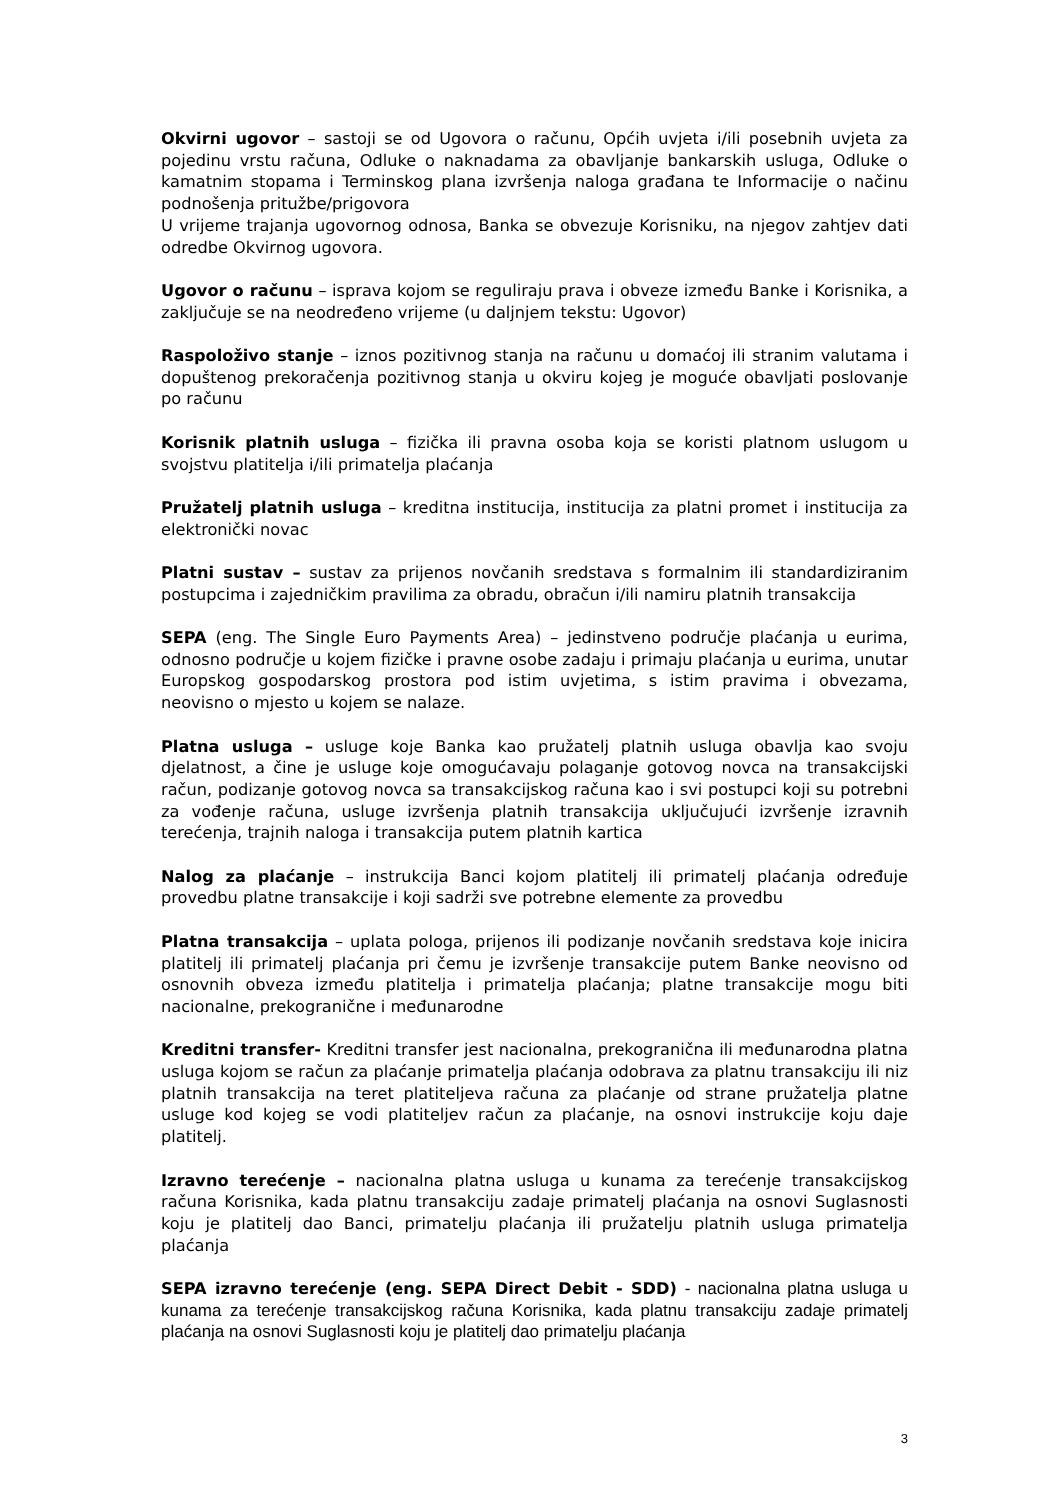Okvirni ugovor – sastoji se od Ugovora o računu, Općih uvjeta i/ili posebnih uvjeta za pojedinu vrstu računa, Odluke o naknadama za obavljanje bankarskih usluga, Odluke o kamatnim stopama i Terminskog plana izvršenja naloga građana te Informacije o načinu podnošenja pritužbe/prigovora
U vrijeme trajanja ugovornog odnosa, Banka se obvezuje Korisniku, na njegov zahtjev dati odredbe Okvirnog ugovora.
Ugovor o računu – isprava kojom se reguliraju prava i obveze između Banke i Korisnika, a zaključuje se na neodređeno vrijeme (u daljnjem tekstu: Ugovor)
Raspoloživo stanje – iznos pozitivnog stanja na računu u domaćoj ili stranim valutama i dopuštenog prekoračenja pozitivnog stanja u okviru kojeg je moguće obavljati poslovanje po računu
Korisnik platnih usluga – fizička ili pravna osoba koja se koristi platnom uslugom u svojstvu platitelja i/ili primatelja plaćanja
Pružatelj platnih usluga – kreditna institucija, institucija za platni promet i institucija za elektronički novac
Platni sustav – sustav za prijenos novčanih sredstava s formalnim ili standardiziranim postupcima i zajedničkim pravilima za obradu, obračun i/ili namiru platnih transakcija
SEPA (eng. The Single Euro Payments Area) – jedinstveno područje plaćanja u eurima, odnosno područje u kojem fizičke i pravne osobe zadaju i primaju plaćanja u eurima, unutar Europskog gospodarskog prostora pod istim uvjetima, s istim pravima i obvezama, neovisno o mjesto u kojem se nalaze.
Platna usluga – usluge koje Banka kao pružatelj platnih usluga obavlja kao svoju djelatnost, a čine je usluge koje omogućavaju polaganje gotovog novca na transakcijski račun, podizanje gotovog novca sa transakcijskog računa kao i svi postupci koji su potrebni za vođenje računa, usluge izvršenja platnih transakcija uključujući izvršenje izravnih terećenja, trajnih naloga i transakcija putem platnih kartica
Nalog za plaćanje – instrukcija Banci kojom platitelj ili primatelj plaćanja određuje provedbu platne transakcije i koji sadrži sve potrebne elemente za provedbu
Platna transakcija – uplata pologa, prijenos ili podizanje novčanih sredstava koje inicira platitelj ili primatelj plaćanja pri čemu je izvršenje transakcije putem Banke neovisno od osnovnih obveza između platitelja i primatelja plaćanja; platne transakcije mogu biti nacionalne, prekogranične i međunarodne
Kreditni transfer- Kreditni transfer jest nacionalna, prekogranična ili međunarodna platna usluga kojom se račun za plaćanje primatelja plaćanja odobrava za platnu transakciju ili niz platnih transakcija na teret platiteljeva računa za plaćanje od strane pružatelja platne usluge kod kojeg se vodi platiteljev račun za plaćanje, na osnovi instrukcije koju daje platitelj.
Izravno terećenje – nacionalna platna usluga u kunama za terećenje transakcijskog računa Korisnika, kada platnu transakciju zadaje primatelj plaćanja na osnovi Suglasnosti koju je platitelj dao Banci, primatelju plaćanja ili pružatelju platnih usluga primatelja plaćanja
SEPA izravno terećenje (eng. SEPA Direct Debit - SDD) - nacionalna platna usluga u kunama za terećenje transakcijskog računa Korisnika, kada platnu transakciju zadaje primatelj plaćanja na osnovi Suglasnosti koju je platitelj dao primatelju plaćanja
3